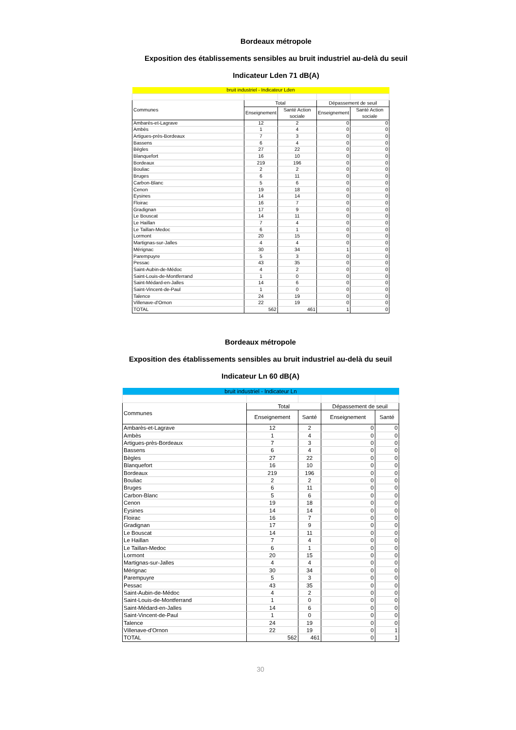Bordeaux métropole
Exposition des établissements sensibles au bruit industriel au-delà du seuil
Indicateur Lden 71 dB(A)
| bruit industriel - Indicateur Lden | | | | |
| Communes | Total | | Dépassement de seuil | |
| | Enseignement | Santé Action sociale | Enseignement | Santé Action sociale |
| Ambarès-et-Lagrave | 12 | 2 | 0 | 0 |
| Ambès | 1 | 4 | 0 | 0 |
| Artigues-près-Bordeaux | 7 | 3 | 0 | 0 |
| Bassens | 6 | 4 | 0 | 0 |
| Bègles | 27 | 22 | 0 | 0 |
| Blanquefort | 16 | 10 | 0 | 0 |
| Bordeaux | 219 | 196 | 0 | 0 |
| Bouliac | 2 | 2 | 0 | 0 |
| Bruges | 6 | 11 | 0 | 0 |
| Carbon-Blanc | 5 | 6 | 0 | 0 |
| Cenon | 19 | 18 | 0 | 0 |
| Eysines | 14 | 14 | 0 | 0 |
| Floirac | 16 | 7 | 0 | 0 |
| Gradignan | 17 | 9 | 0 | 0 |
| Le Bouscat | 14 | 11 | 0 | 0 |
| Le Haillan | 7 | 4 | 0 | 0 |
| Le Taillan-Medoc | 6 | 1 | 0 | 0 |
| Lormont | 20 | 15 | 0 | 0 |
| Martignas-sur-Jalles | 4 | 4 | 0 | 0 |
| Mérignac | 30 | 34 | 1 | 0 |
| Parempuyre | 5 | 3 | 0 | 0 |
| Pessac | 43 | 35 | 0 | 0 |
| Saint-Aubin-de-Médoc | 4 | 2 | 0 | 0 |
| Saint-Louis-de-Montferrand | 1 | 0 | 0 | 0 |
| Saint-Médard-en-Jalles | 14 | 6 | 0 | 0 |
| Saint-Vincent-de-Paul | 1 | 0 | 0 | 0 |
| Talence | 24 | 19 | 0 | 0 |
| Villenave-d'Ornon | 22 | 19 | 0 | 0 |
| TOTAL | 562 | 461 | 1 | 0 |
Bordeaux métropole
Exposition des établissements sensibles au bruit industriel au-delà du seuil
Indicateur Ln 60 dB(A)
| bruit industriel - Indicateur Ln | | | | |
| Communes | Total | | Dépassement de seuil | |
| | Enseignement | Santé | Enseignement | Santé |
| Ambarès-et-Lagrave | 12 | 2 | 0 | 0 |
| Ambès | 1 | 4 | 0 | 0 |
| Artigues-près-Bordeaux | 7 | 3 | 0 | 0 |
| Bassens | 6 | 4 | 0 | 0 |
| Bègles | 27 | 22 | 0 | 0 |
| Blanquefort | 16 | 10 | 0 | 0 |
| Bordeaux | 219 | 196 | 0 | 0 |
| Bouliac | 2 | 2 | 0 | 0 |
| Bruges | 6 | 11 | 0 | 0 |
| Carbon-Blanc | 5 | 6 | 0 | 0 |
| Cenon | 19 | 18 | 0 | 0 |
| Eysines | 14 | 14 | 0 | 0 |
| Floirac | 16 | 7 | 0 | 0 |
| Gradignan | 17 | 9 | 0 | 0 |
| Le Bouscat | 14 | 11 | 0 | 0 |
| Le Haillan | 7 | 4 | 0 | 0 |
| Le Taillan-Medoc | 6 | 1 | 0 | 0 |
| Lormont | 20 | 15 | 0 | 0 |
| Martignas-sur-Jalles | 4 | 4 | 0 | 0 |
| Mérignac | 30 | 34 | 0 | 0 |
| Parempuyre | 5 | 3 | 0 | 0 |
| Pessac | 43 | 35 | 0 | 0 |
| Saint-Aubin-de-Médoc | 4 | 2 | 0 | 0 |
| Saint-Louis-de-Montferrand | 1 | 0 | 0 | 0 |
| Saint-Médard-en-Jalles | 14 | 6 | 0 | 0 |
| Saint-Vincent-de-Paul | 1 | 0 | 0 | 0 |
| Talence | 24 | 19 | 0 | 0 |
| Villenave-d'Ornon | 22 | 19 | 0 | 1 |
| TOTAL | 562 | 461 | 0 | 1 |
30